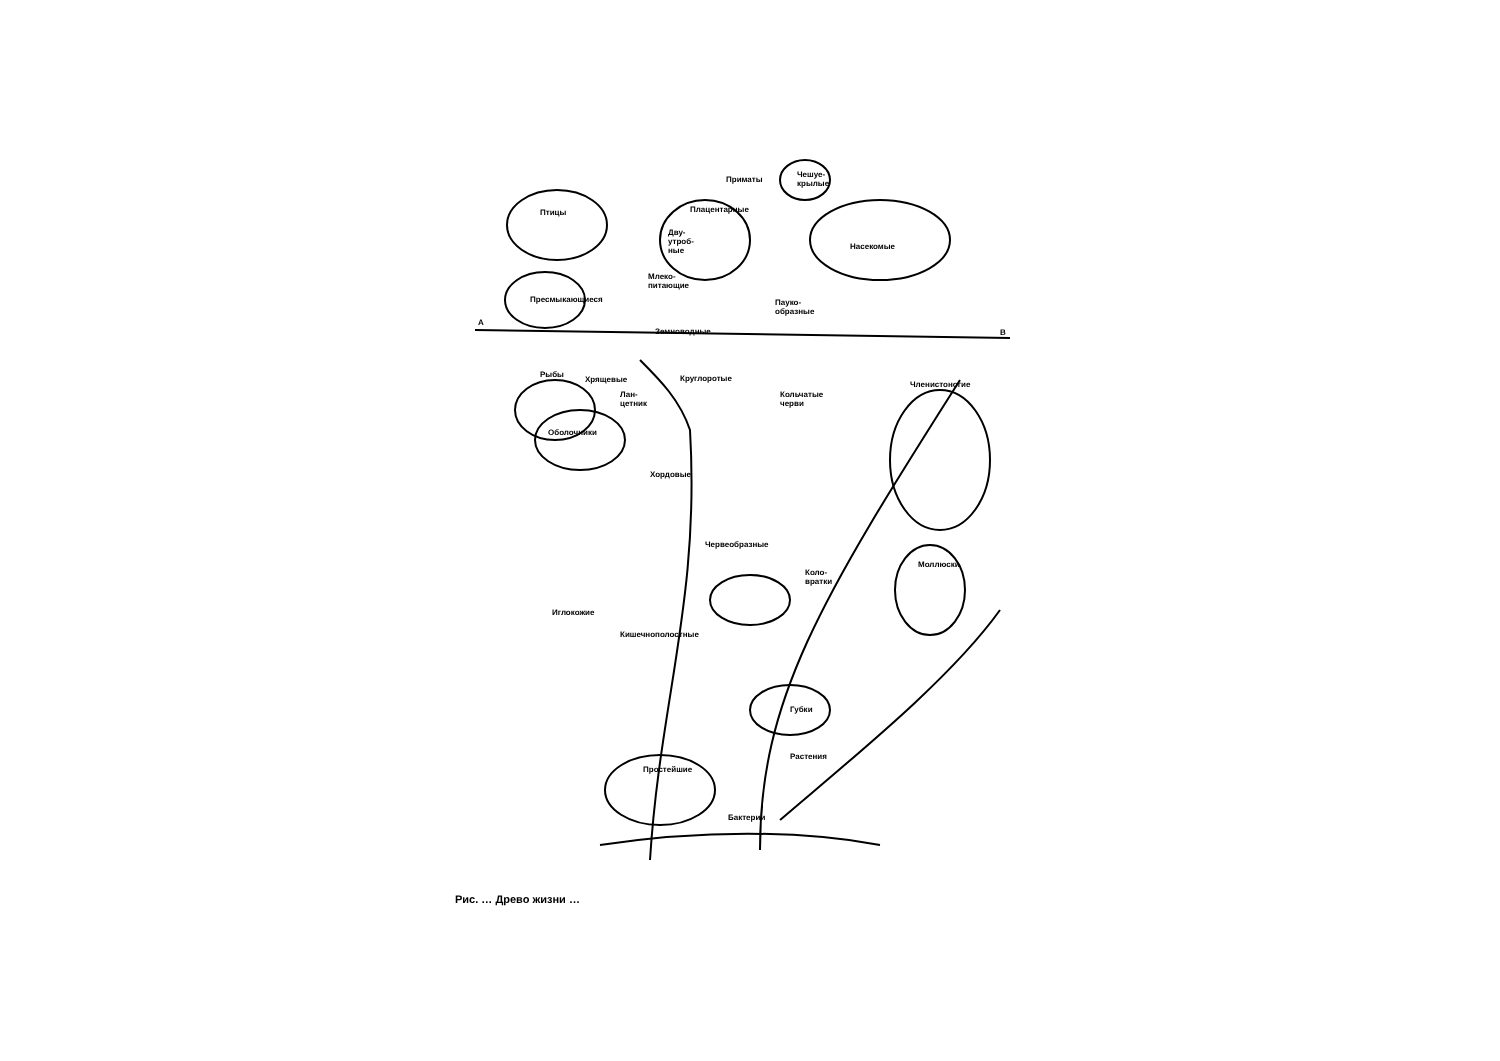Птицы
Приматы
Плацентарные
Чешуе-
крылые
Дву-
утроб-
ные
Насекомые
Млеко-
питающие
Пресмыкающиеся
Пауко-
образные
А
В
Земноводные
Рыбы
Хрящевые Круглоротые
Лан-
цетник
Кольчатые
черви
Членистоногие
Оболочники
Хордовые
Червеобразные
Моллюски
Коло-
вратки
Иглокожие
Кишечнополостные
Губки
Растения
Простейшие
Бактерии
Рис. … Древо жизни …